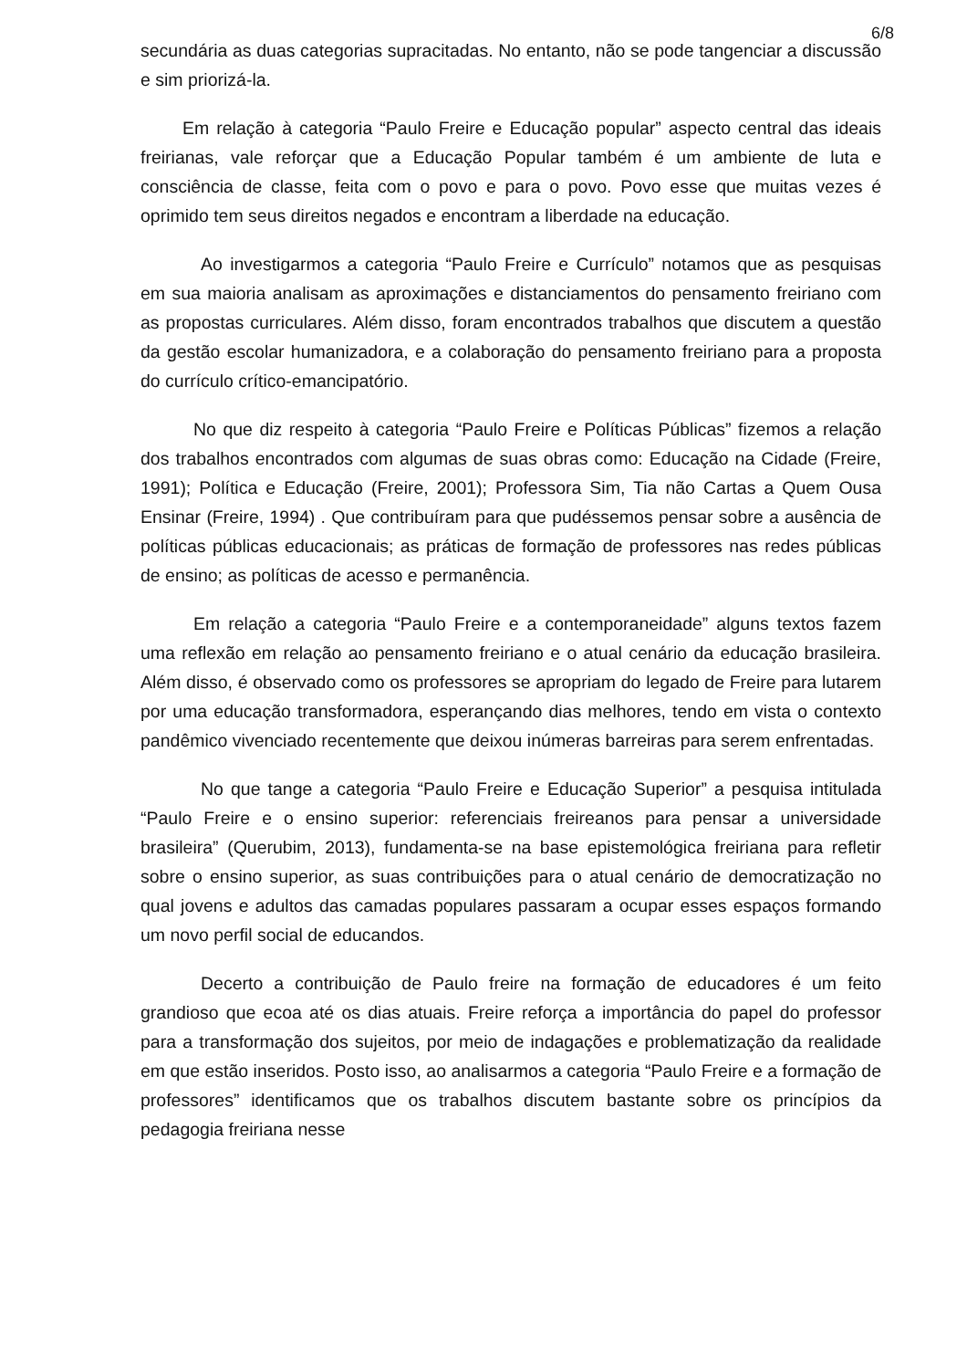6/8
secundária as duas categorias supracitadas. No entanto, não se pode tangenciar a discussão e sim priorizá-la.
Em relação à categoria “Paulo Freire e Educação popular” aspecto central das ideais freirianas, vale reforçar que a Educação Popular também é um ambiente de luta e consciência de classe, feita com o povo e para o povo. Povo esse que muitas vezes é oprimido tem seus direitos negados e encontram a liberdade na educação.
Ao investigarmos a categoria “Paulo Freire e Currículo” notamos que as pesquisas em sua maioria analisam as aproximações e distanciamentos do pensamento freiriano com as propostas curriculares. Além disso, foram encontrados trabalhos que discutem a questão da gestão escolar humanizadora, e a colaboração do pensamento freiriano para a proposta do currículo crítico-emancipatório.
No que diz respeito à categoria “Paulo Freire e Políticas Públicas” fizemos a relação dos trabalhos encontrados com algumas de suas obras como: Educação na Cidade (Freire, 1991); Política e Educação (Freire, 2001); Professora Sim, Tia não Cartas a Quem Ousa Ensinar (Freire, 1994) . Que contribuíram para que pudéssemos pensar sobre a ausência de políticas públicas educacionais; as práticas de formação de professores nas redes públicas de ensino; as políticas de acesso e permanência.
Em relação a categoria “Paulo Freire e a contemporaneidade” alguns textos fazem uma reflexão em relação ao pensamento freiriano e o atual cenário da educação brasileira. Além disso, é observado como os professores se apropriam do legado de Freire para lutarem por uma educação transformadora, esperançando dias melhores, tendo em vista o contexto pandêmico vivenciado recentemente que deixou inúmeras barreiras para serem enfrentadas.
No que tange a categoria “Paulo Freire e Educação Superior” a pesquisa intitulada “Paulo Freire e o ensino superior: referenciais freireanos para pensar a universidade brasileira” (Querubim, 2013), fundamenta-se na base epistemológica freiriana para refletir sobre o ensino superior, as suas contribuições para o atual cenário de democratização no qual jovens e adultos das camadas populares passaram a ocupar esses espaços formando um novo perfil social de educandos.
Decerto a contribuição de Paulo freire na formação de educadores é um feito grandioso que ecoa até os dias atuais. Freire reforça a importância do papel do professor para a transformação dos sujeitos, por meio de indagações e problematização da realidade em que estão inseridos. Posto isso, ao analisarmos a categoria “Paulo Freire e a formação de professores” identificamos que os trabalhos discutem bastante sobre os princípios da pedagogia freiriana nesse